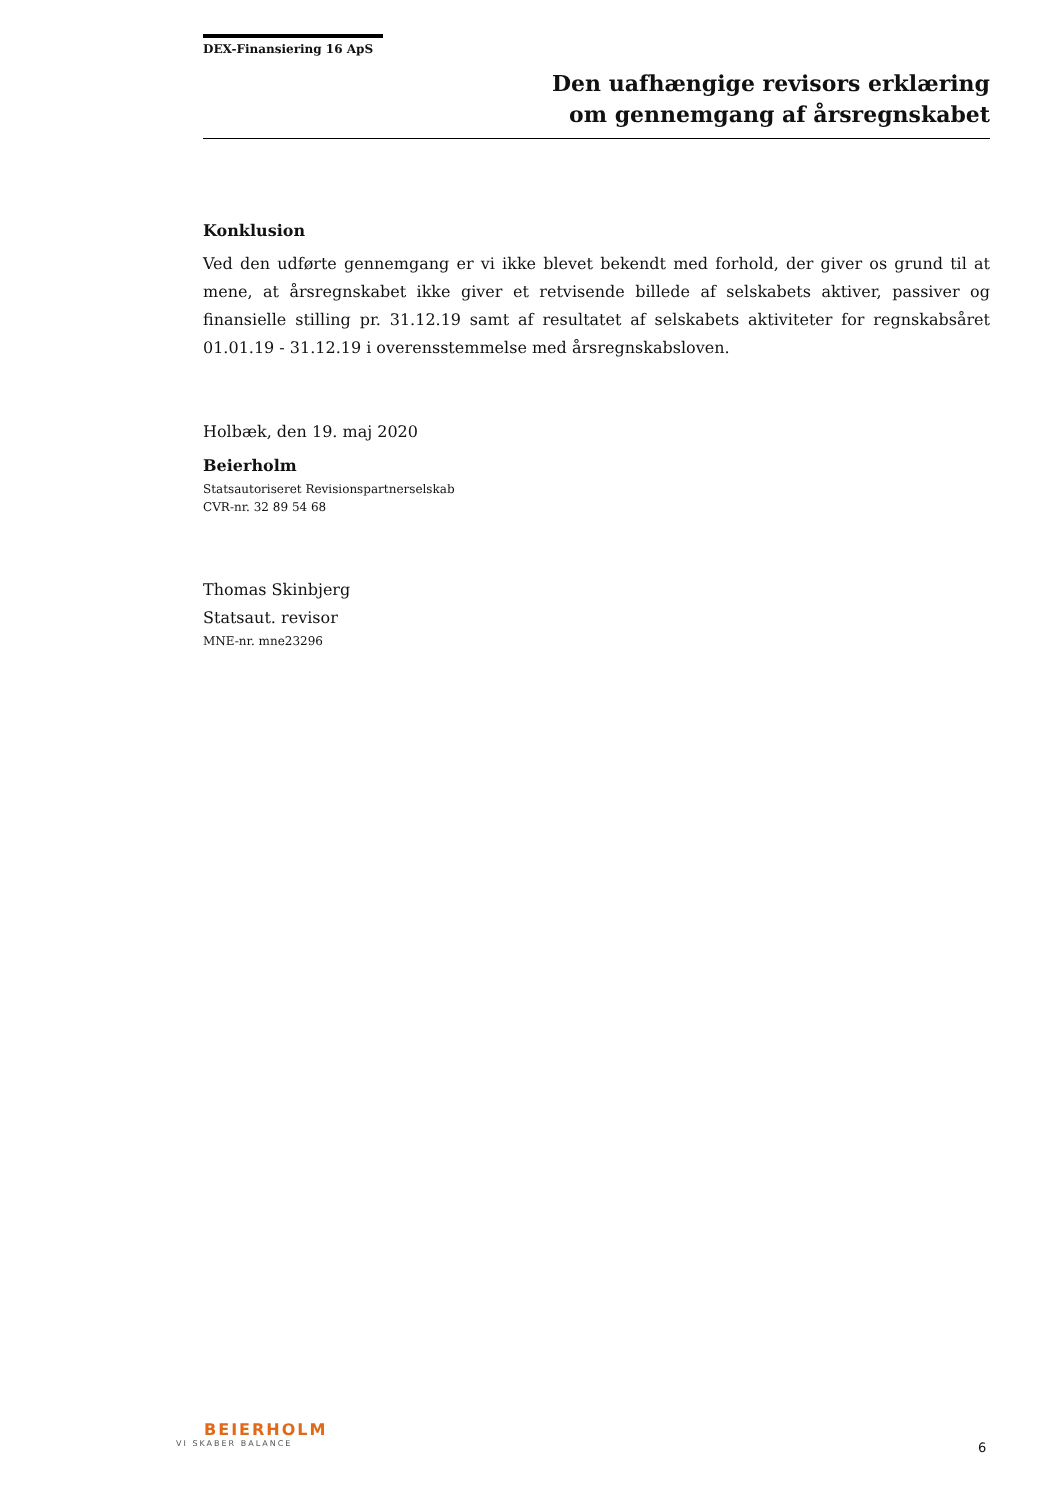DEX-Finansiering 16 ApS
Den uafhængige revisors erklæring
om gennemgang af årsregnskabet
Konklusion
Ved den udførte gennemgang er vi ikke blevet bekendt med forhold, der giver os grund til at mene, at årsregnskabet ikke giver et retvisende billede af selskabets aktiver, passiver og finansielle stilling pr. 31.12.19 samt af resultatet af selskabets aktiviteter for regnskabsåret 01.01.19 - 31.12.19 i overensstemmelse med årsregnskabsloven.
Holbæk, den 19. maj 2020
Beierholm
Statsautoriseret Revisionspartnerselskab
CVR-nr. 32 89 54 68
Thomas Skinbjerg
Statsaut. revisor
MNE-nr. mne23296
BEIERHOLM
VI SKABER BALANCE
6